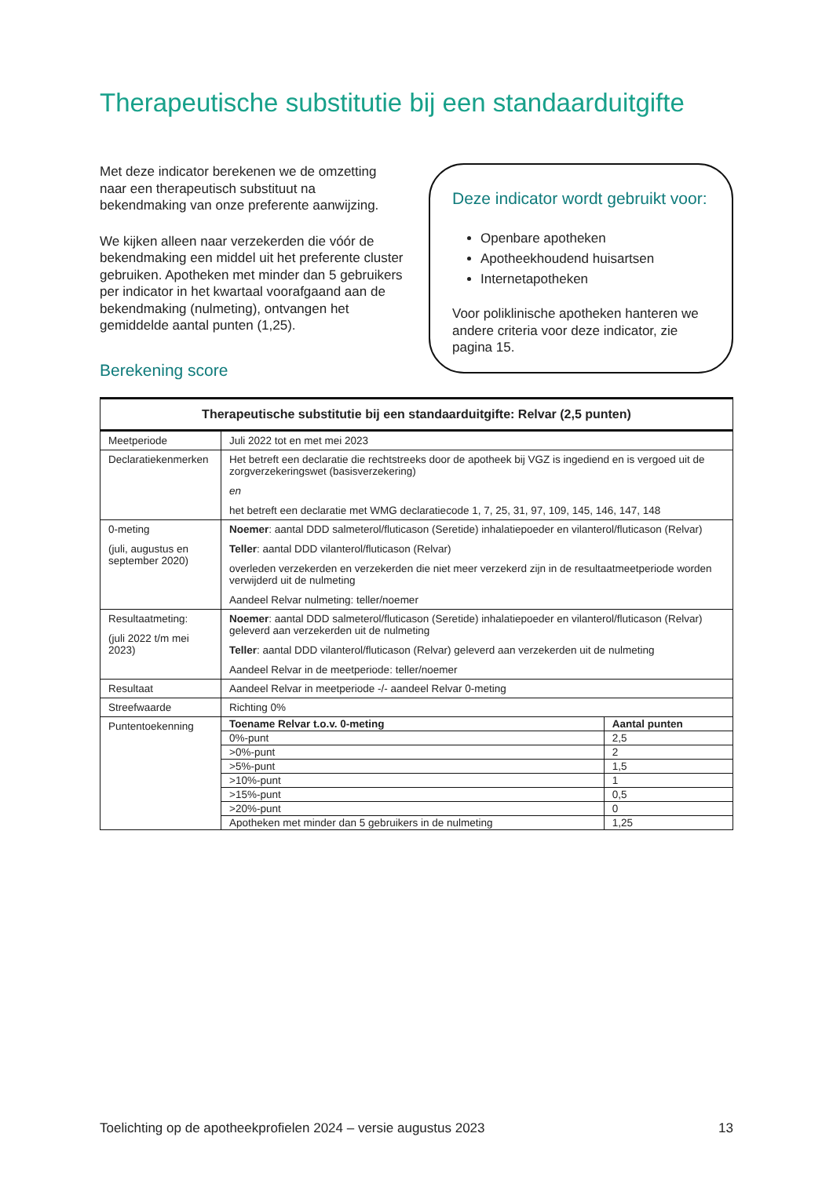Therapeutische substitutie bij een standaarduitgifte
Met deze indicator berekenen we de omzetting naar een therapeutisch substituut na bekendmaking van onze preferente aanwijzing.
We kijken alleen naar verzekerden die vóór de bekendmaking een middel uit het preferente cluster gebruiken. Apotheken met minder dan 5 gebruikers per indicator in het kwartaal voorafgaand aan de bekendmaking (nulmeting), ontvangen het gemiddelde aantal punten (1,25).
Deze indicator wordt gebruikt voor:
Openbare apotheken
Apotheekhoudend huisartsen
Internetapotheken
Voor poliklinische apotheken hanteren we andere criteria voor deze indicator, zie pagina 15.
Berekening score
| Therapeutische substitutie bij een standaarduitgifte: Relvar (2,5 punten) | | |
| --- | --- | --- |
| Meetperiode | Juli 2022 tot en met mei 2023 | |
| Declaratiekenmerken | Het betreft een declaratie die rechtstreeks door de apotheek bij VGZ is ingediend en is vergoed uit de zorgverzekeringswet (basisverzekering) en het betreft een declaratie met WMG declaratiecode 1, 7, 25, 31, 97, 109, 145, 146, 147, 148 | |
| 0-meting (juli, augustus en september 2020) | Noemer : aantal DDD salmeterol/fluticason (Seretide) inhalatiepoeder en vilanterol/fluticason (Relvar) Teller : aantal DDD vilanterol/fluticason (Relvar) overleden verzekerden en verzekerden die niet meer verzekerd zijn in de resultaatmeetperiode worden verwijderd uit de nulmeting Aandeel Relvar nulmeting: teller/noemer | |
| Resultaatmeting: (juli 2022 t/m mei 2023) | Noemer : aantal DDD salmeterol/fluticason (Seretide) inhalatiepoeder en vilanterol/fluticason (Relvar) geleverd aan verzekerden uit de nulmeting Teller : aantal DDD vilanterol/fluticason (Relvar) geleverd aan verzekerden uit de nulmeting Aandeel Relvar in de meetperiode: teller/noemer | |
| Resultaat | Aandeel Relvar in meetperiode -/- aandeel Relvar 0-meting | |
| Streefwaarde | Richting 0% | |
| Puntentoekenning | Toename Relvar t.o.v. 0-meting | Aantal punten |
| | 0%-punt | 2,5 |
| | >0%-punt | 2 |
| | >5%-punt | 1,5 |
| | >10%-punt | 1 |
| | >15%-punt | 0,5 |
| | >20%-punt | 0 |
| | Apotheken met minder dan 5 gebruikers in de nulmeting | 1,25 |
Toelichting op de apotheekprofielen 2024 – versie augustus 2023 13